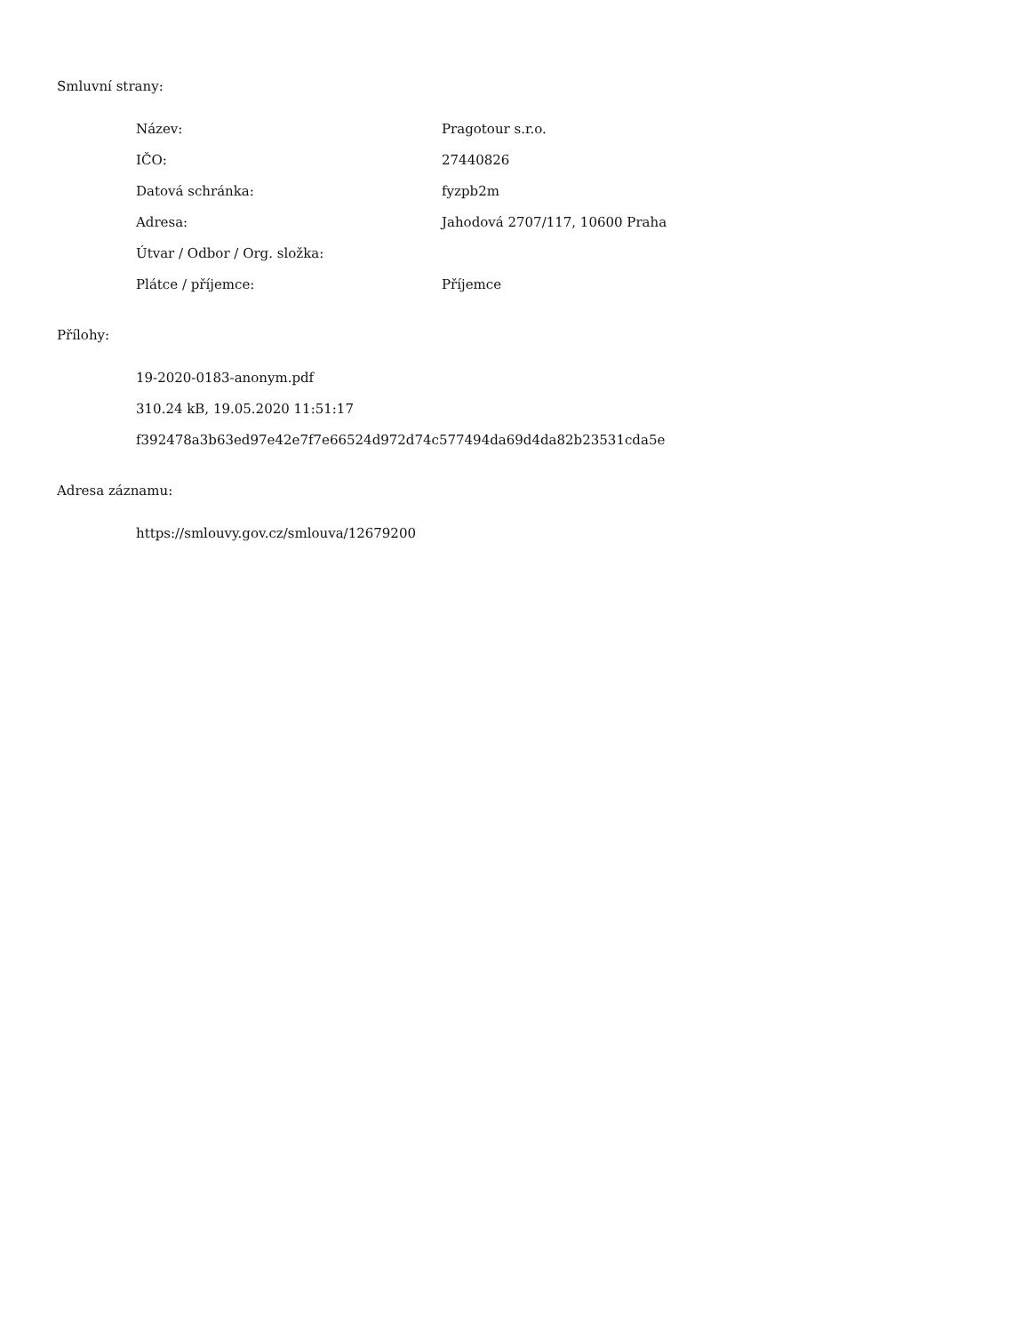Smluvní strany:
| Název: | Pragotour s.r.o. |
| IČO: | 27440826 |
| Datová schránka: | fyzpb2m |
| Adresa: | Jahodová 2707/117, 10600 Praha |
| Útvar / Odbor / Org. složka: | |
| Plátce / příjemce: | Příjemce |
Přílohy:
19-2020-0183-anonym.pdf
310.24 kB, 19.05.2020 11:51:17
f392478a3b63ed97e42e7f7e66524d972d74c577494da69d4da82b23531cda5e
Adresa záznamu:
https://smlouvy.gov.cz/smlouva/12679200